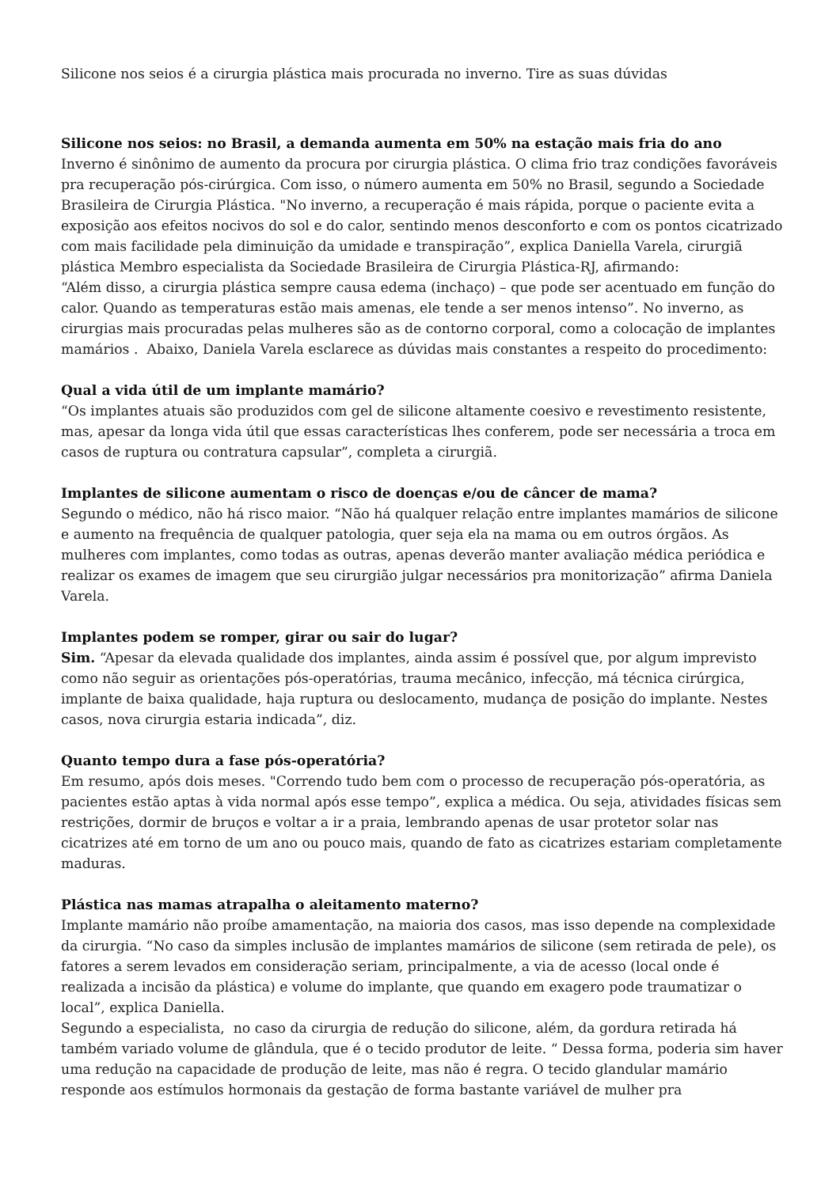Silicone nos seios é a cirurgia plástica mais procurada no inverno. Tire as suas dúvidas
Silicone nos seios: no Brasil, a demanda aumenta em 50% na estação mais fria do ano
Inverno é sinônimo de aumento da procura por cirurgia plástica. O clima frio traz condições favoráveis pra recuperação pós-cirúrgica. Com isso, o número aumenta em 50% no Brasil, segundo a Sociedade Brasileira de Cirurgia Plástica. "No inverno, a recuperação é mais rápida, porque o paciente evita a exposição aos efeitos nocivos do sol e do calor, sentindo menos desconforto e com os pontos cicatrizado com mais facilidade pela diminuição da umidade e transpiração”, explica Daniella Varela, cirurgiã plástica Membro especialista da Sociedade Brasileira de Cirurgia Plástica-RJ, afirmando:
“Além disso, a cirurgia plástica sempre causa edema (inchaço) – que pode ser acentuado em função do calor. Quando as temperaturas estão mais amenas, ele tende a ser menos intenso”. No inverno, as cirurgias mais procuradas pelas mulheres são as de contorno corporal, como a colocação de implantes mamários . Abaixo, Daniela Varela esclarece as dúvidas mais constantes a respeito do procedimento:
Qual a vida útil de um implante mamário?
“Os implantes atuais são produzidos com gel de silicone altamente coesivo e revestimento resistente, mas, apesar da longa vida útil que essas características lhes conferem, pode ser necessária a troca em casos de ruptura ou contratura capsular”, completa a cirurgiã.
Implantes de silicone aumentam o risco de doenças e/ou de câncer de mama?
Segundo o médico, não há risco maior. “Não há qualquer relação entre implantes mamários de silicone e aumento na frequência de qualquer patologia, quer seja ela na mama ou em outros órgãos. As mulheres com implantes, como todas as outras, apenas deverão manter avaliação médica periódica e realizar os exames de imagem que seu cirurgião julgar necessários pra monitorização” afirma Daniela Varela.
Implantes podem se romper, girar ou sair do lugar?
Sim. “Apesar da elevada qualidade dos implantes, ainda assim é possível que, por algum imprevisto como não seguir as orientações pós-operatórias, trauma mecânico, infecção, má técnica cirúrgica, implante de baixa qualidade, haja ruptura ou deslocamento, mudança de posição do implante. Nestes casos, nova cirurgia estaria indicada”, diz.
Quanto tempo dura a fase pós-operatória?
Em resumo, após dois meses. "Correndo tudo bem com o processo de recuperação pós-operatória, as pacientes estão aptas à vida normal após esse tempo”, explica a médica. Ou seja, atividades físicas sem restrições, dormir de bruços e voltar a ir a praia, lembrando apenas de usar protetor solar nas cicatrizes até em torno de um ano ou pouco mais, quando de fato as cicatrizes estariam completamente maduras.
Plástica nas mamas atrapalha o aleitamento materno?
Implante mamário não proíbe amamentação, na maioria dos casos, mas isso depende na complexidade da cirurgia. “No caso da simples inclusão de implantes mamários de silicone (sem retirada de pele), os fatores a serem levados em consideração seriam, principalmente, a via de acesso (local onde é realizada a incisão da plástica) e volume do implante, que quando em exagero pode traumatizar o local”, explica Daniella.
Segundo a especialista, no caso da cirurgia de redução do silicone, além, da gordura retirada há também variado volume de glândula, que é o tecido produtor de leite. “ Dessa forma, poderia sim haver uma redução na capacidade de produção de leite, mas não é regra. O tecido glandular mamário responde aos estímulos hormonais da gestação de forma bastante variável de mulher pra